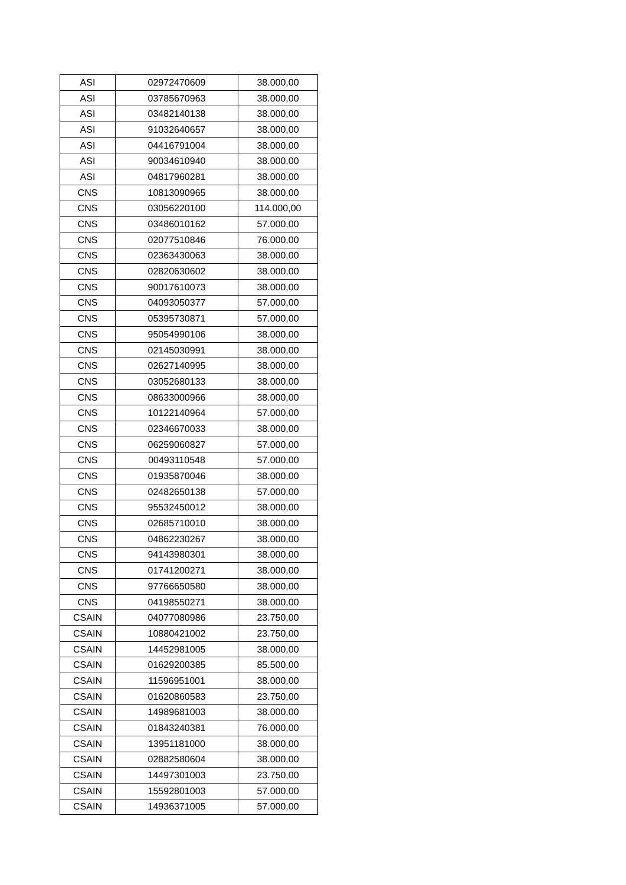| ASI | 02972470609 | 38.000,00 |
| ASI | 03785670963 | 38.000,00 |
| ASI | 03482140138 | 38.000,00 |
| ASI | 91032640657 | 38.000,00 |
| ASI | 04416791004 | 38.000,00 |
| ASI | 90034610940 | 38.000,00 |
| ASI | 04817960281 | 38.000,00 |
| CNS | 10813090965 | 38.000,00 |
| CNS | 03056220100 | 114.000,00 |
| CNS | 03486010162 | 57.000,00 |
| CNS | 02077510846 | 76.000,00 |
| CNS | 02363430063 | 38.000,00 |
| CNS | 02820630602 | 38.000,00 |
| CNS | 90017610073 | 38.000,00 |
| CNS | 04093050377 | 57.000,00 |
| CNS | 05395730871 | 57.000,00 |
| CNS | 95054990106 | 38.000,00 |
| CNS | 02145030991 | 38.000,00 |
| CNS | 02627140995 | 38.000,00 |
| CNS | 03052680133 | 38.000,00 |
| CNS | 08633000966 | 38.000,00 |
| CNS | 10122140964 | 57.000,00 |
| CNS | 02346670033 | 38.000,00 |
| CNS | 06259060827 | 57.000,00 |
| CNS | 00493110548 | 57.000,00 |
| CNS | 01935870046 | 38.000,00 |
| CNS | 02482650138 | 57.000,00 |
| CNS | 95532450012 | 38.000,00 |
| CNS | 02685710010 | 38.000,00 |
| CNS | 04862230267 | 38.000,00 |
| CNS | 94143980301 | 38.000,00 |
| CNS | 01741200271 | 38.000,00 |
| CNS | 97766650580 | 38.000,00 |
| CNS | 04198550271 | 38.000,00 |
| CSAIN | 04077080986 | 23.750,00 |
| CSAIN | 10880421002 | 23.750,00 |
| CSAIN | 14452981005 | 38.000,00 |
| CSAIN | 01629200385 | 85.500,00 |
| CSAIN | 11596951001 | 38.000,00 |
| CSAIN | 01620860583 | 23.750,00 |
| CSAIN | 14989681003 | 38.000,00 |
| CSAIN | 01843240381 | 76.000,00 |
| CSAIN | 13951181000 | 38.000,00 |
| CSAIN | 02882580604 | 38.000,00 |
| CSAIN | 14497301003 | 23.750,00 |
| CSAIN | 15592801003 | 57.000,00 |
| CSAIN | 14936371005 | 57.000,00 |